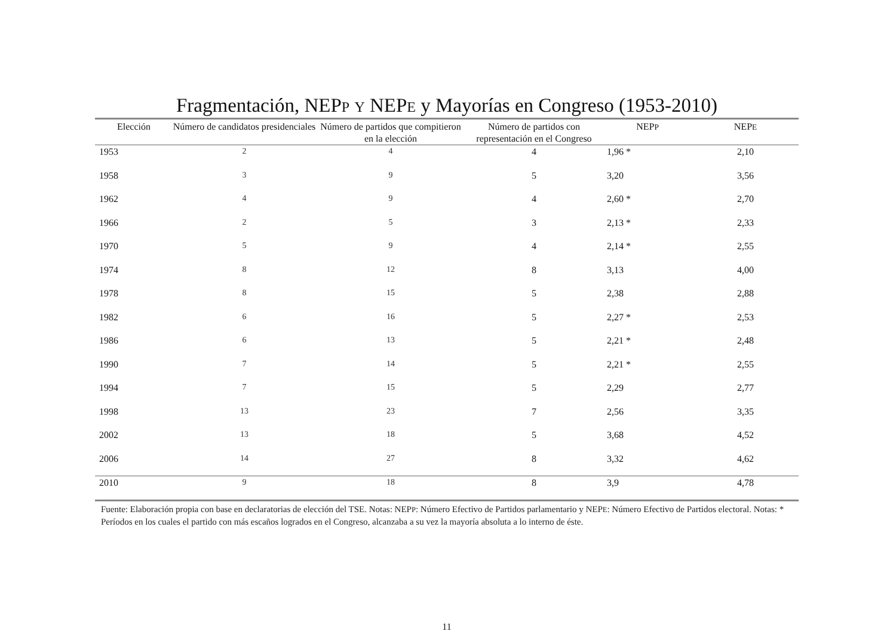Fragmentación, NEPP Y NEPE y Mayorías en Congreso (1953-2010)
| Elección | Número de candidatos presidenciales | Número de partidos que compitieron en la elección | Número de partidos con representación en el Congreso | NEP P | NEP E |
| --- | --- | --- | --- | --- | --- |
| 1953 | 2 | 4 | 4 | 1,96 * | 2,10 |
| 1958 | 3 | 9 | 5 | 3,20 | 3,56 |
| 1962 | 4 | 9 | 4 | 2,60 * | 2,70 |
| 1966 | 2 | 5 | 3 | 2,13 * | 2,33 |
| 1970 | 5 | 9 | 4 | 2,14 * | 2,55 |
| 1974 | 8 | 12 | 8 | 3,13 | 4,00 |
| 1978 | 8 | 15 | 5 | 2,38 | 2,88 |
| 1982 | 6 | 16 | 5 | 2,27 * | 2,53 |
| 1986 | 6 | 13 | 5 | 2,21 * | 2,48 |
| 1990 | 7 | 14 | 5 | 2,21 * | 2,55 |
| 1994 | 7 | 15 | 5 | 2,29 | 2,77 |
| 1998 | 13 | 23 | 7 | 2,56 | 3,35 |
| 2002 | 13 | 18 | 5 | 3,68 | 4,52 |
| 2006 | 14 | 27 | 8 | 3,32 | 4,62 |
| 2010 | 9 | 18 | 8 | 3,9 | 4,78 |
Fuente: Elaboración propia con base en declaratorias de elección del TSE. Notas: NEPP: Número Efectivo de Partidos parlamentario y NEPE: Número Efectivo de Partidos electoral. Notas: * Períodos en los cuales el partido con más escaños logrados en el Congreso, alcanzaba a su vez la mayoría absoluta a lo interno de éste.
11